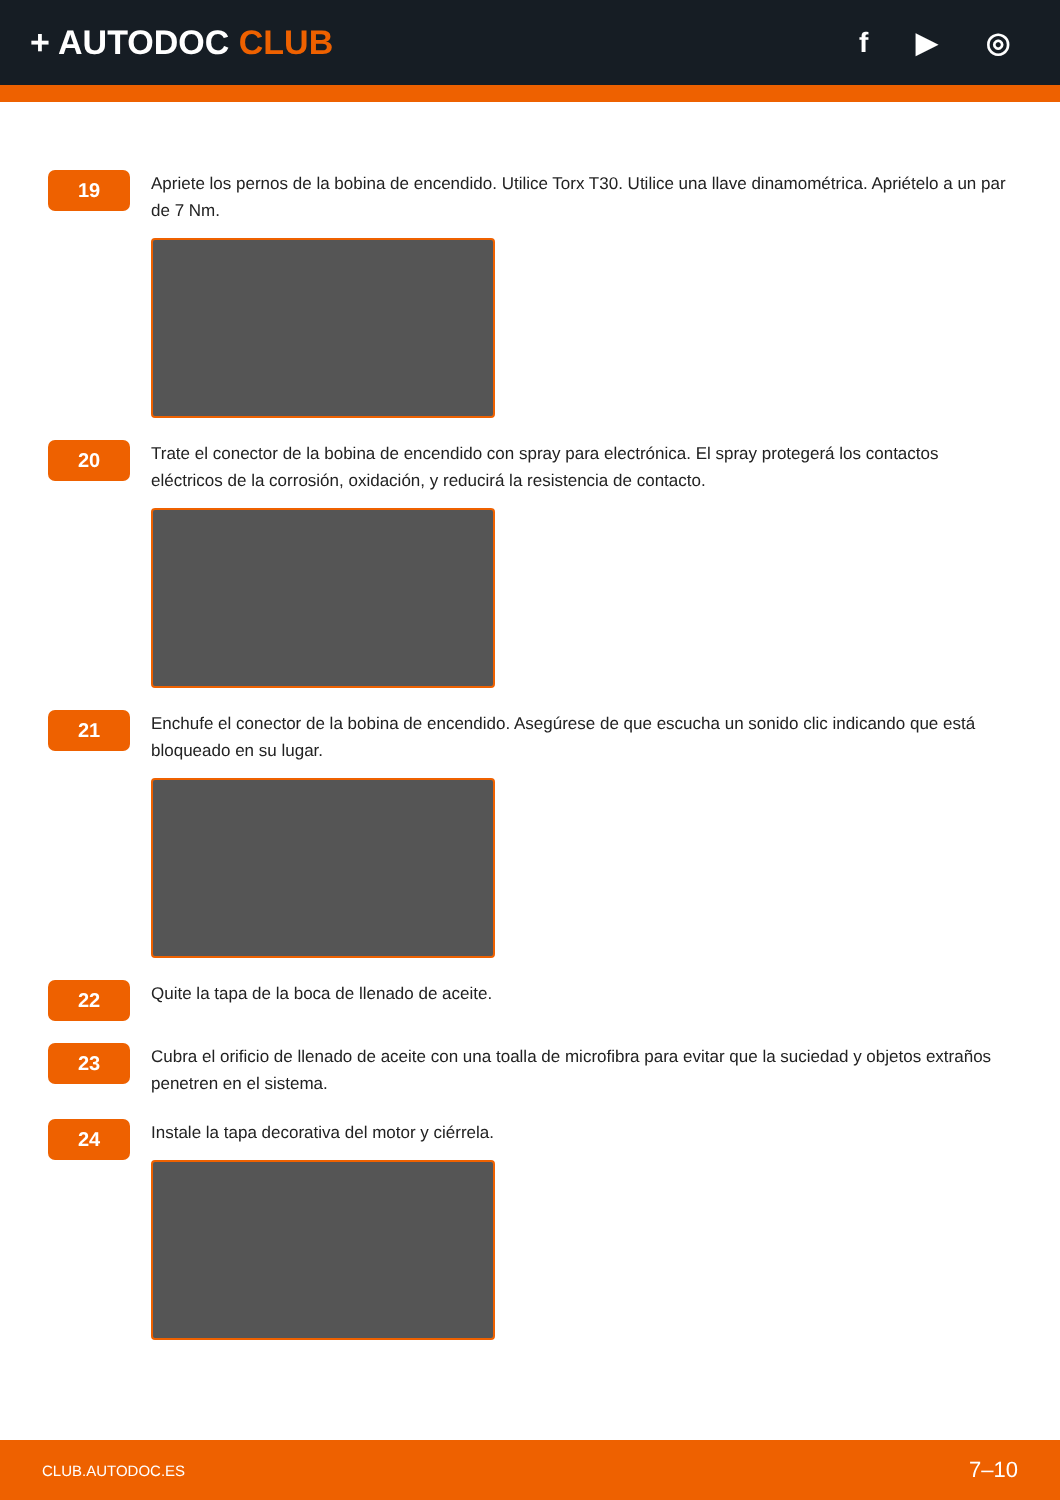+ AUTODOC CLUB
f ▶ ◎
19
Apriete los pernos de la bobina de encendido. Utilice Torx T30. Utilice una llave dinamométrica. Apriételo a un par de 7 Nm.
20
Trate el conector de la bobina de encendido con spray para electrónica. El spray protegerá los contactos eléctricos de la corrosión, oxidación, y reducirá la resistencia de contacto.
21
Enchufe el conector de la bobina de encendido. Asegúrese de que escucha un sonido clic indicando que está bloqueado en su lugar.
22
Quite la tapa de la boca de llenado de aceite.
23
Cubra el orificio de llenado de aceite con una toalla de microfibra para evitar que la suciedad y objetos extraños penetren en el sistema.
24
Instale la tapa decorativa del motor y ciérrela.
CLUB.AUTODOC.ES 7–10